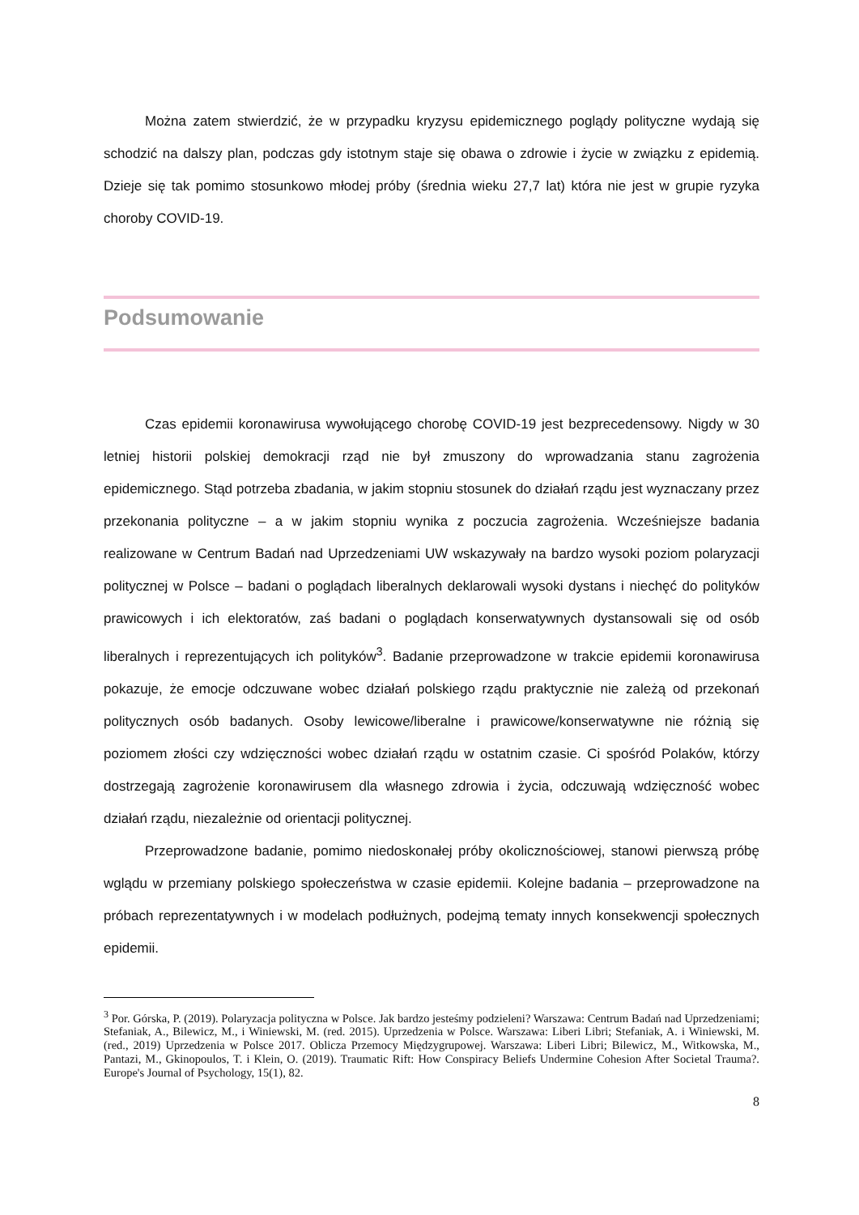Można zatem stwierdzić, że w przypadku kryzysu epidemicznego poglądy polityczne wydają się schodzić na dalszy plan, podczas gdy istotnym staje się obawa o zdrowie i życie w związku z epidemią. Dzieje się tak pomimo stosunkowo młodej próby (średnia wieku 27,7 lat) która nie jest w grupie ryzyka choroby COVID-19.
Podsumowanie
Czas epidemii koronawirusa wywołującego chorobę COVID-19 jest bezprecedensowy. Nigdy w 30 letniej historii polskiej demokracji rząd nie był zmuszony do wprowadzania stanu zagrożenia epidemicznego. Stąd potrzeba zbadania, w jakim stopniu stosunek do działań rządu jest wyznaczany przez przekonania polityczne – a w jakim stopniu wynika z poczucia zagrożenia. Wcześniejsze badania realizowane w Centrum Badań nad Uprzedzeniami UW wskazywały na bardzo wysoki poziom polaryzacji politycznej w Polsce – badani o poglądach liberalnych deklarowali wysoki dystans i niechęć do polityków prawicowych i ich elektoratów, zaś badani o poglądach konserwatywnych dystansowali się od osób liberalnych i reprezentujących ich polityków<sup>3</sup>. Badanie przeprowadzone w trakcie epidemii koronawirusa pokazuje, że emocje odczuwane wobec działań polskiego rządu praktycznie nie zależą od przekonań politycznych osób badanych. Osoby lewicowe/liberalne i prawicowe/konserwatywne nie różnią się poziomem złości czy wdzięczności wobec działań rządu w ostatnim czasie. Ci spośród Polaków, którzy dostrzegają zagrożenie koronawirusem dla własnego zdrowia i życia, odczuwają wdzięczność wobec działań rządu, niezależnie od orientacji politycznej.
Przeprowadzone badanie, pomimo niedoskonałej próby okolicznościowej, stanowi pierwszą próbę wglądu w przemiany polskiego społeczeństwa w czasie epidemii. Kolejne badania – przeprowadzone na próbach reprezentatywnych i w modelach podłużnych, podejmą tematy innych konsekwencji społecznych epidemii.
<sup>3</sup> Por. Górska, P. (2019). Polaryzacja polityczna w Polsce. Jak bardzo jesteśmy podzieleni? Warszawa: Centrum Badań nad Uprzedzeniami; Stefaniak, A., Bilewicz, M., i Winiewski, M. (red. 2015). Uprzedzenia w Polsce. Warszawa: Liberi Libri; Stefaniak, A. i Winiewski, M. (red., 2019) Uprzedzenia w Polsce 2017. Oblicza Przemocy Międzygrupowej. Warszawa: Liberi Libri; Bilewicz, M., Witkowska, M., Pantazi, M., Gkinopoulos, T. i Klein, O. (2019). Traumatic Rift: How Conspiracy Beliefs Undermine Cohesion After Societal Trauma?. Europe's Journal of Psychology, 15(1), 82.
8